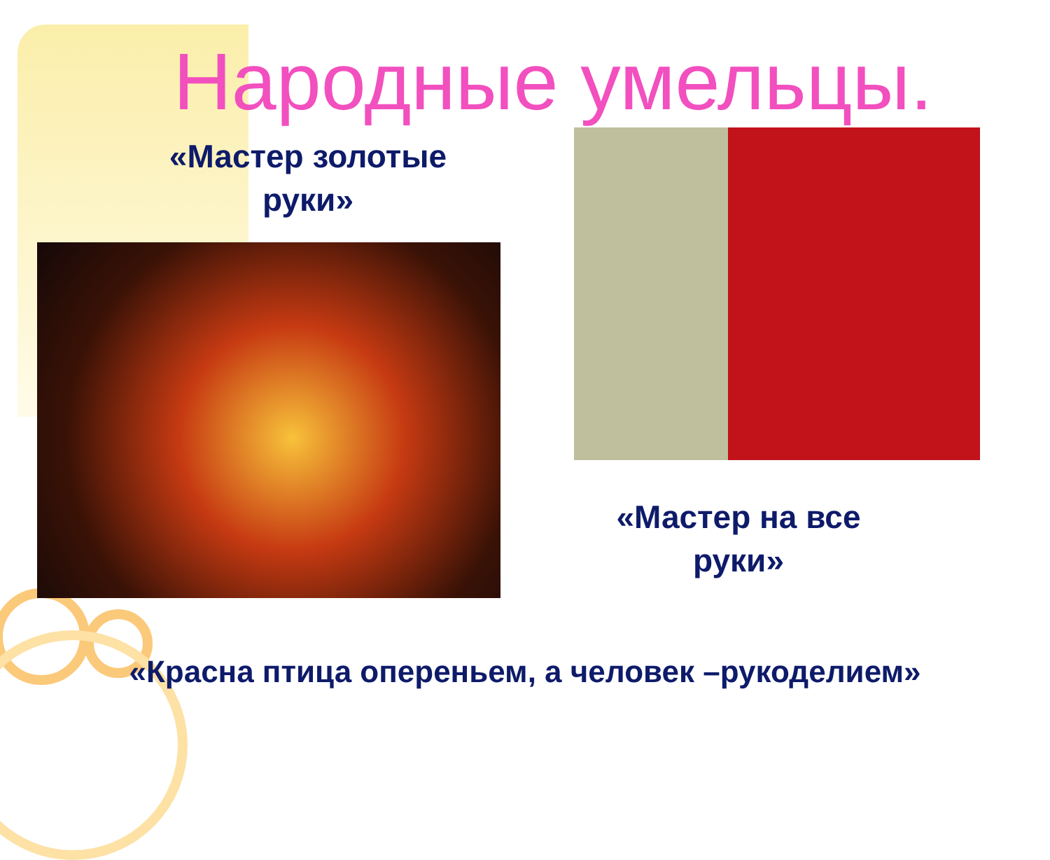Народные умельцы.
«Мастер золотые
руки»
«Мастер на все
руки»
«Красна птица опереньем, а человек –рукоделием»